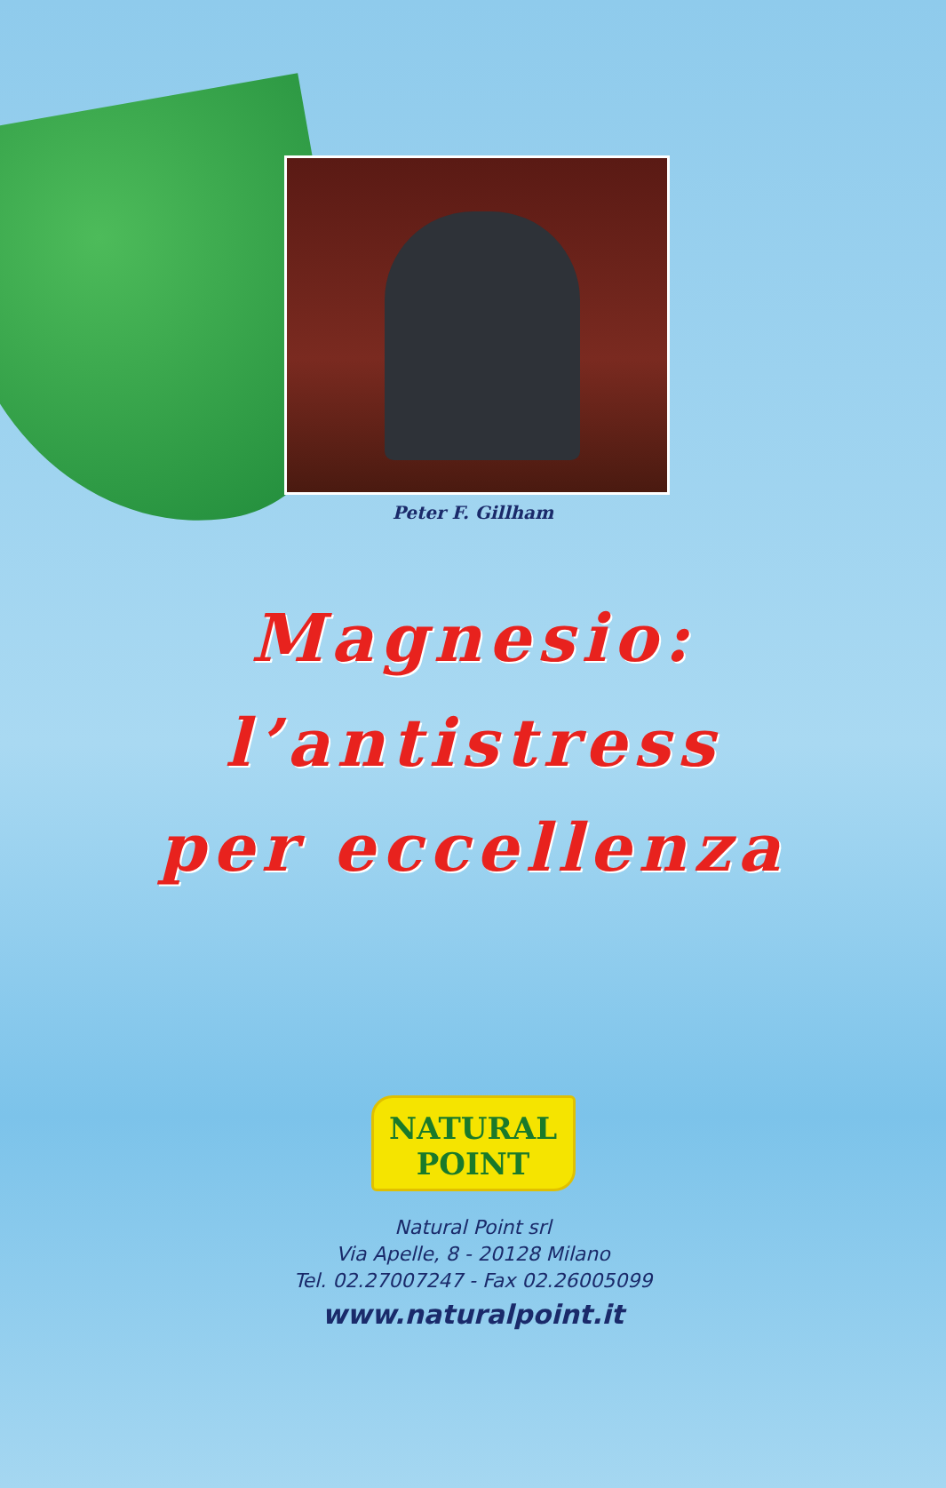Peter F. Gillham
Magnesio:
l’antistress
per eccellenza
NATURAL
POINT
Natural Point srl
Via Apelle, 8 - 20128 Milano
Tel. 02.27007247 - Fax 02.26005099
www.naturalpoint.it